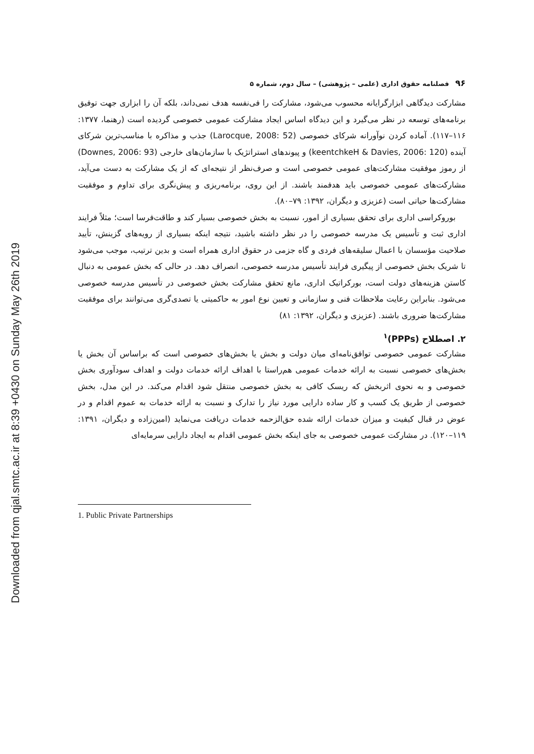Downloaded from qjal.smtc.ac.ir at 8:39 +0430 on Sunday May 26th 2019
۹۶ فصلنامه حقوق اداری (علمی – پژوهشی) – سال دوم، شماره ۵
مشارکت دیدگاهی ابزارگرایانه محسوب می‌شود، مشارکت را فی‌نفسه هدف نمی‌داند، بلکه آن را ابزاری جهت توفیق برنامه‌های توسعه در نظر می‌گیرد و این دیدگاه اساس ایجاد مشارکت عمومی خصوصی گردیده است (رهنما، ۱۳۷۷: ۱۱۶–۱۱۷). آماده کردن نوآورانه شرکای خصوصی (Larocque, 2008: 52) جذب و مذاکره با مناسب‌ترین شرکای آینده (keentchkeH & Davies, 2006: 120) و پیوندهای استراتژیک با سازمان‌های خارجی (Downes, 2006: 93) از رموز موفقیت مشارکت‌های عمومی خصوصی است و صرف‌نظر از نتیجه‌ای که از یک مشارکت به دست می‌آید، مشارکت‌های عمومی خصوصی باید هدفمند باشند. از این روی، برنامه‌ریزی و پیش‌نگری برای تداوم و موفقیت مشارکت‌ها حیاتی است (عزیزی و دیگران، ۱۳۹۲: ۷۹–۸۰).
بوروکراسی اداری برای تحقق بسیاری از امور، نسبت به بخش خصوصی بسیار کند و طاقت‌فرسا است؛ مثلاً فرایند اداری ثبت و تأسیس یک مدرسه خصوصی را در نظر داشته باشید، نتیجه اینکه بسیاری از رویه‌های گزینش، تأیید صلاحیت مؤسسان با اعمال سلیقه‌های فردی و گاه جزمی در حقوق اداری همراه است و بدین ترتیب، موجب می‌شود تا شریک بخش خصوصی از پیگیری فرایند تأسیس مدرسه خصوصی، انصراف دهد. در حالی که بخش عمومی به دنبال کاستن هزینه‌های دولت است، بورکراتیک اداری، مانع تحقق مشارکت بخش خصوصی در تأسیس مدرسه خصوصی می‌شود. بنابراین رعایت ملاحظات فنی و سازمانی و تعیین نوع امور به حاکمیتی یا تصدی‌گری می‌توانند برای موفقیت مشارکت‌ها ضروری باشند. (عزیزی و دیگران، ۱۳۹۲: ۸۱)
۲. اصطلاح (PPPs)<sup>۱</sup>
مشارکت عمومی خصوصی توافق‌نامه‌ای میان دولت و بخش یا بخش‌های خصوصی است که براساس آن بخش یا بخش‌های خصوصی نسبت به ارائه خدمات عمومی هم‌راستا با اهداف ارائه خدمات دولت و اهداف سودآوری بخش خصوصی و به نحوی اثربخش که ریسک کافی به بخش خصوصی منتقل شود اقدام می‌کند. در این مدل، بخش خصوصی از طریق یک کسب و کار ساده دارایی مورد نیاز را تدارک و نسبت به ارائه خدمات به عموم اقدام و در عوض در قبال کیفیت و میزان خدمات ارائه شده حق‌الزحمه خدمات دریافت می‌نماید (امین‌زاده و دیگران، ۱۳۹۱: ۱۱۹–۱۲۰). در مشارکت عمومی خصوصی به جای اینکه بخش عمومی اقدام به ایجاد دارایی سرمایه‌ای
1. Public Private Partnerships